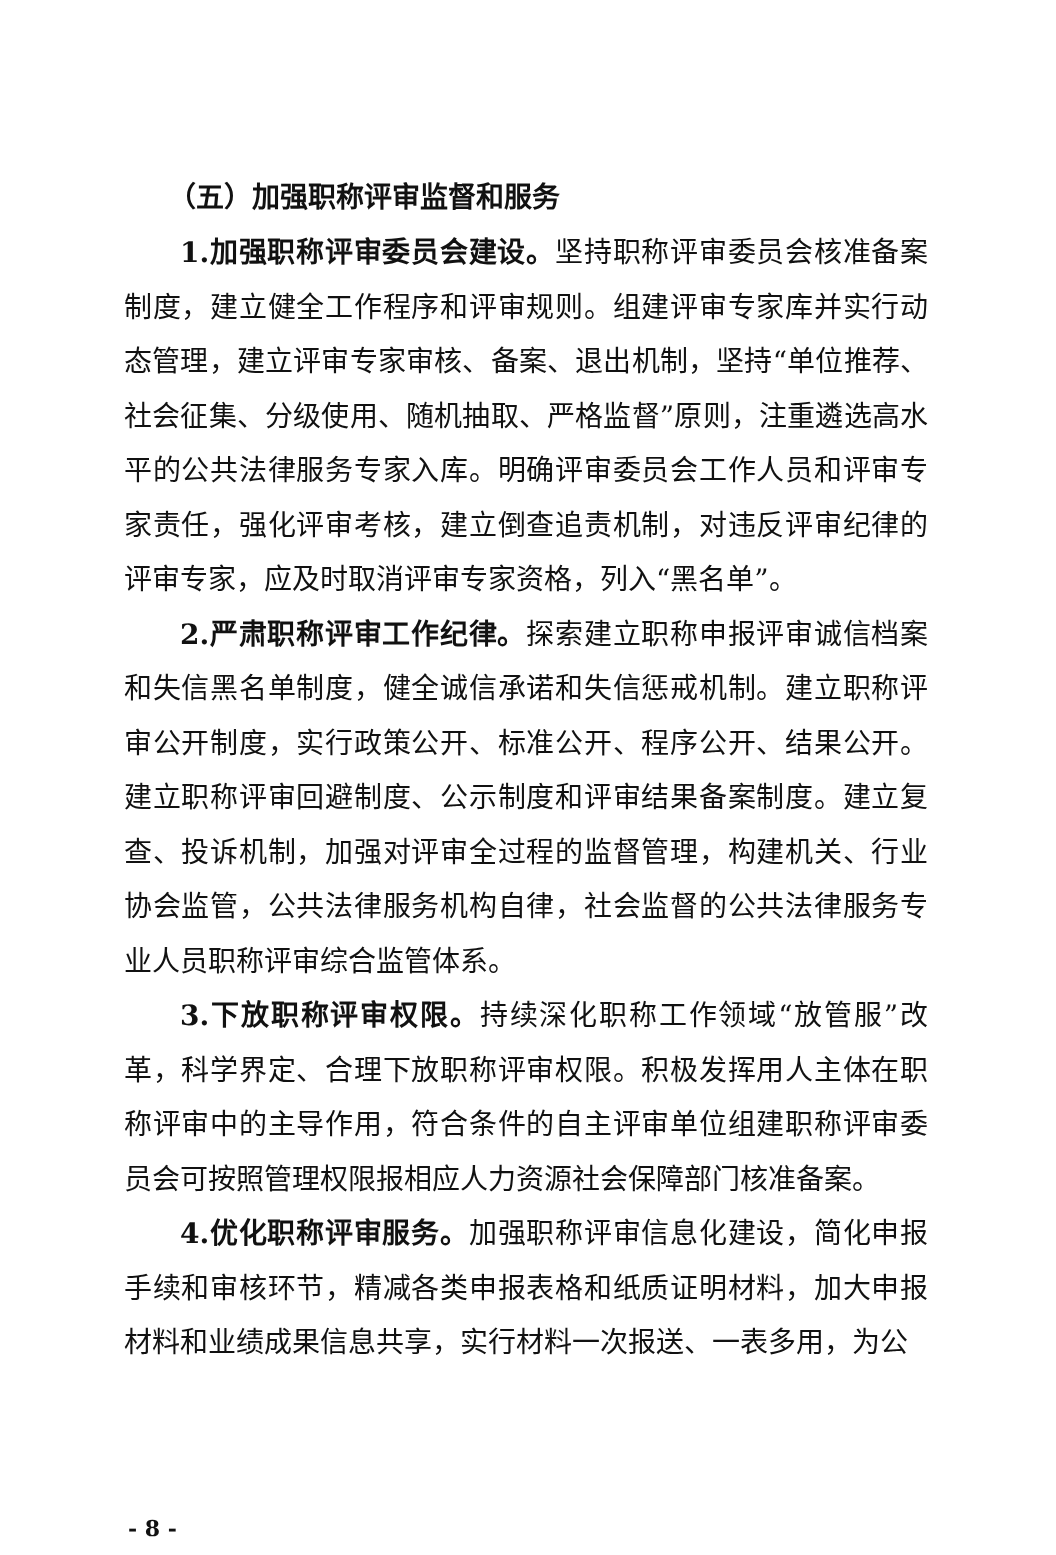（五）加强职称评审监督和服务
1.加强职称评审委员会建设。坚持职称评审委员会核准备案制度，建立健全工作程序和评审规则。组建评审专家库并实行动态管理，建立评审专家审核、备案、退出机制，坚持“单位推荐、社会征集、分级使用、随机抽取、严格监督”原则，注重遴选高水平的公共法律服务专家入库。明确评审委员会工作人员和评审专家责任，强化评审考核，建立倒查追责机制，对违反评审纪律的评审专家，应及时取消评审专家资格，列入“黑名单”。
2.严肃职称评审工作纪律。探索建立职称申报评审诚信档案和失信黑名单制度，健全诚信承诺和失信惩戒机制。建立职称评审公开制度，实行政策公开、标准公开、程序公开、结果公开。建立职称评审回避制度、公示制度和评审结果备案制度。建立复查、投诉机制，加强对评审全过程的监督管理，构建机关、行业协会监管，公共法律服务机构自律，社会监督的公共法律服务专业人员职称评审综合监管体系。
3.下放职称评审权限。持续深化职称工作领域“放管服”改革，科学界定、合理下放职称评审权限。积极发挥用人主体在职称评审中的主导作用，符合条件的自主评审单位组建职称评审委员会可按照管理权限报相应人力资源社会保障部门核准备案。
4.优化职称评审服务。加强职称评审信息化建设，简化申报手续和审核环节，精减各类申报表格和纸质证明材料，加大申报材料和业绩成果信息共享，实行材料一次报送、一表多用，为公
- 8 -